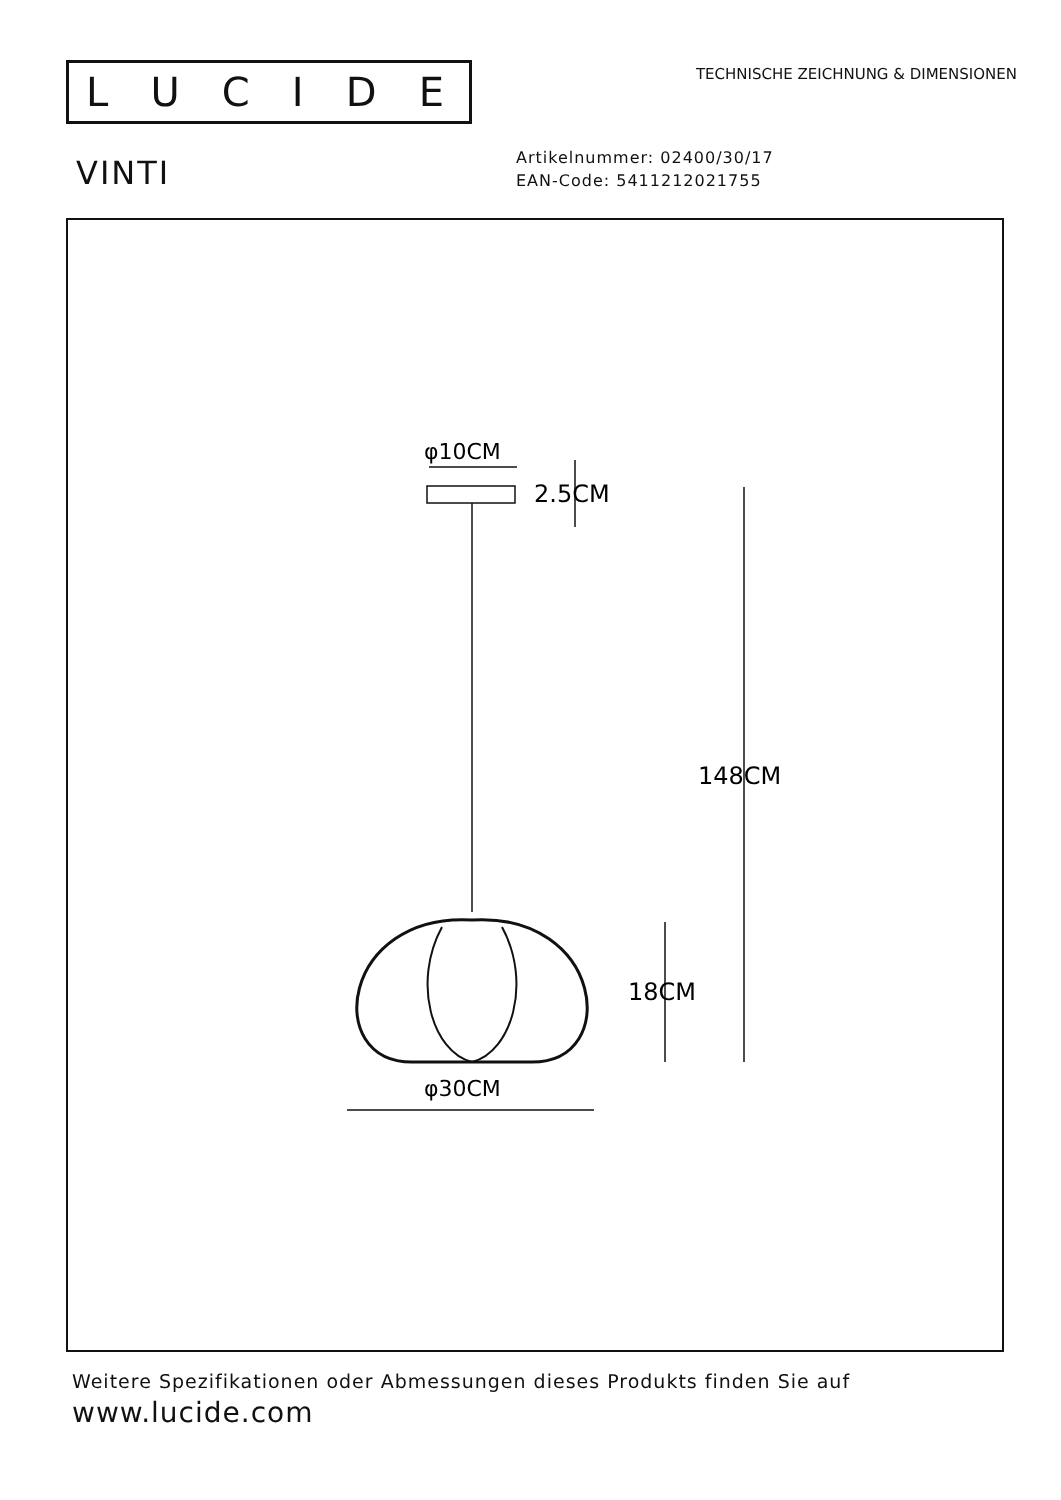LUCIDE
TECHNISCHE ZEICHNUNG & DIMENSIONEN
VINTI
Artikelnummer: 02400/30/17
EAN-Code: 5411212021755
φ10CM
2.5CM
148CM
18CM
φ30CM
Weitere Spezifikationen oder Abmessungen dieses Produkts finden Sie auf
www.lucide.com